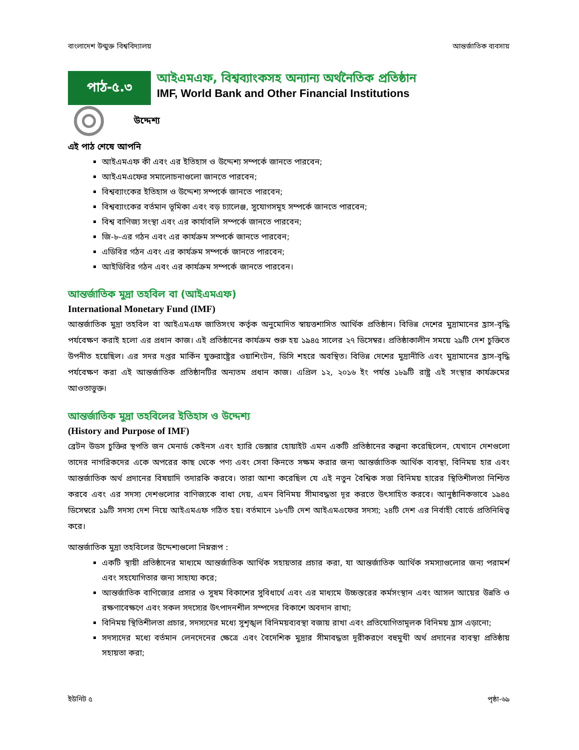বাংলাদেশ উন্মুক্ত বিশ্ববিদ্যালয় আন্তর্জাতিক ব্যবসায়
পাঠ-৫.৩
আইএমএফ, বিশ্বব্যাংকসহ অন্যান্য অর্থনৈতিক প্রতিষ্ঠান
IMF, World Bank and Other Financial Institutions
উদ্দেশ্য
এই পাঠ শেষে আপনি
আইএমএফ কী এবং এর ইতিহাস ও উদ্দেশ্য সম্পর্কে জানতে পারবেন;
আইএমএফের সমালোচনাগুলো জানতে পারবেন;
বিশ্বব্যাংকের ইতিহাস ও উদ্দেশ্য সম্পর্কে জানতে পারবেন;
বিশ্বব্যাংকের বর্তমান ভূমিকা এবং বড় চ্যালেঞ্জ, সুযোগসমূহ সম্পর্কে জানতে পারবেন;
বিশ্ব বাণিজ্য সংস্থা এবং এর কার্যাবলি সম্পর্কে জানতে পারবেন;
জি-৮-এর গঠন এবং এর কার্যক্রম সম্পর্কে জানতে পারবেন;
এডিবির গঠন এবং এর কার্যক্রম সম্পর্কে জানতে পারবেন;
আইডিবির গঠন এবং এর কার্যক্রম সম্পর্কে জানতে পারবেন।
আন্তর্জাতিক মুদ্রা তহবিল বা (আইএমএফ)
International Monetary Fund (IMF)
আন্তর্জাতিক মুদ্রা তহবিল বা আইএমএফ জাতিসংঘ কর্তৃক অনুমোদিত স্বায়ত্তশাসিত আর্থিক প্রতিষ্ঠান। বিভিন্ন দেশের মুদ্রামানের হ্রাস-বৃদ্ধি পর্যবেক্ষণ করাই হলো এর প্রধান কাজ। এই প্রতিষ্ঠানের কার্যক্রম শুরু হয় ১৯৪৫ সালের ২৭ ডিসেম্বর। প্রতিষ্ঠাকালীন সময়ে ২৯টি দেশ চুক্তিতে উপনীত হয়েছিল। এর সদর দপ্তর মার্কিন যুক্তরাষ্ট্রের ওয়াশিংটন, ডিসি শহরে অবস্থিত। বিভিন্ন দেশের মুদ্রানীতি এবং মুদ্রামানের হ্রাস-বৃদ্ধি পর্যবেক্ষণ করা এই আন্তর্জাতিক প্রতিষ্ঠানটির অন্যতম প্রধান কাজ। এপ্রিল ১২, ২০১৬ ইং পর্যন্ত ১৮৯টি রাষ্ট্র এই সংস্থার কার্যক্রমের আওতাভুক্ত।
আন্তর্জাতিক মুদ্রা তহবিলের ইতিহাস ও উদ্দেশ্য
(History and Purpose of IMF)
ব্রেটন উডস চুক্তির স্থপতি জন মেনার্ড কেইনস এবং হ্যারি ডেক্সার হোয়াইট এমন একটি প্রতিষ্ঠানের কল্পনা করেছিলেন, যেখানে দেশগুলো তাদের নাগরিকদের একে অপরের কাছ থেকে পণ্য এবং সেবা কিনতে সক্ষম করার জন্য আন্তর্জাতিক আর্থিক ব্যবস্থা, বিনিময় হার এবং আন্তর্জাতিক অর্থ প্রদানের বিষয়াদি তদারকি করবে। তারা আশা করেছিল যে এই নতুন বৈশ্বিক সত্তা বিনিময় হারের স্থিতিশীলতা নিশ্চিত করবে এবং এর সদস্য দেশগুলোর বাণিজ্যকে বাধা দেয়, এমন বিনিময় সীমাবদ্ধতা দূর করতে উৎসাহিত করবে। আনুষ্ঠানিকভাবে ১৯৪৫ ডিসেম্বরে ১৯টি সদস্য দেশ নিয়ে আইএমএফ গঠিত হয়। বর্তমানে ১৮৭টি দেশ আইএমএফের সদস্য; ২৪টি দেশ এর নির্বাহী বোর্ডে প্রতিনিধিত্ব করে।
আন্তর্জাতিক মুদ্রা তহবিলের উদ্দেশ্যগুলো নিম্নরূপ :
একটি স্থায়ী প্রতিষ্ঠানের মাধ্যমে আন্তর্জাতিক আর্থিক সহায়তার প্রচার করা, যা আন্তর্জাতিক আর্থিক সমস্যাগুলোর জন্য পরামর্শ এবং সহযোগিতার জন্য সাহায্য করে;
আন্তর্জাতিক বাণিজ্যের প্রসার ও সুষম বিকাশের সুবিধার্থে এবং এর মাধ্যমে উচ্চস্তরের কর্মসংস্থান এবং আসল আয়ের উন্নতি ও রক্ষণাবেক্ষণে এবং সকল সদস্যের উৎপাদনশীল সম্পদের বিকাশে অবদান রাখা;
বিনিময় স্থিতিশীলতা প্রচার, সদস্যদের মধ্যে সুশৃঙ্খল বিনিময়ব্যবস্থা বজায় রাখা এবং প্রতিযোগিতামূলক বিনিময় হ্রাস এড়ানো;
সদস্যদের মধ্যে বর্তমান লেনদেনের ক্ষেত্রে এবং বৈদেশিক মুদ্রার সীমাবদ্ধতা দূরীকরণে বহুমুখী অর্থ প্রদানের ব্যবস্থা প্রতিষ্ঠায় সহায়তা করা;
ইউনিট ৫ পৃষ্ঠা-৬৯